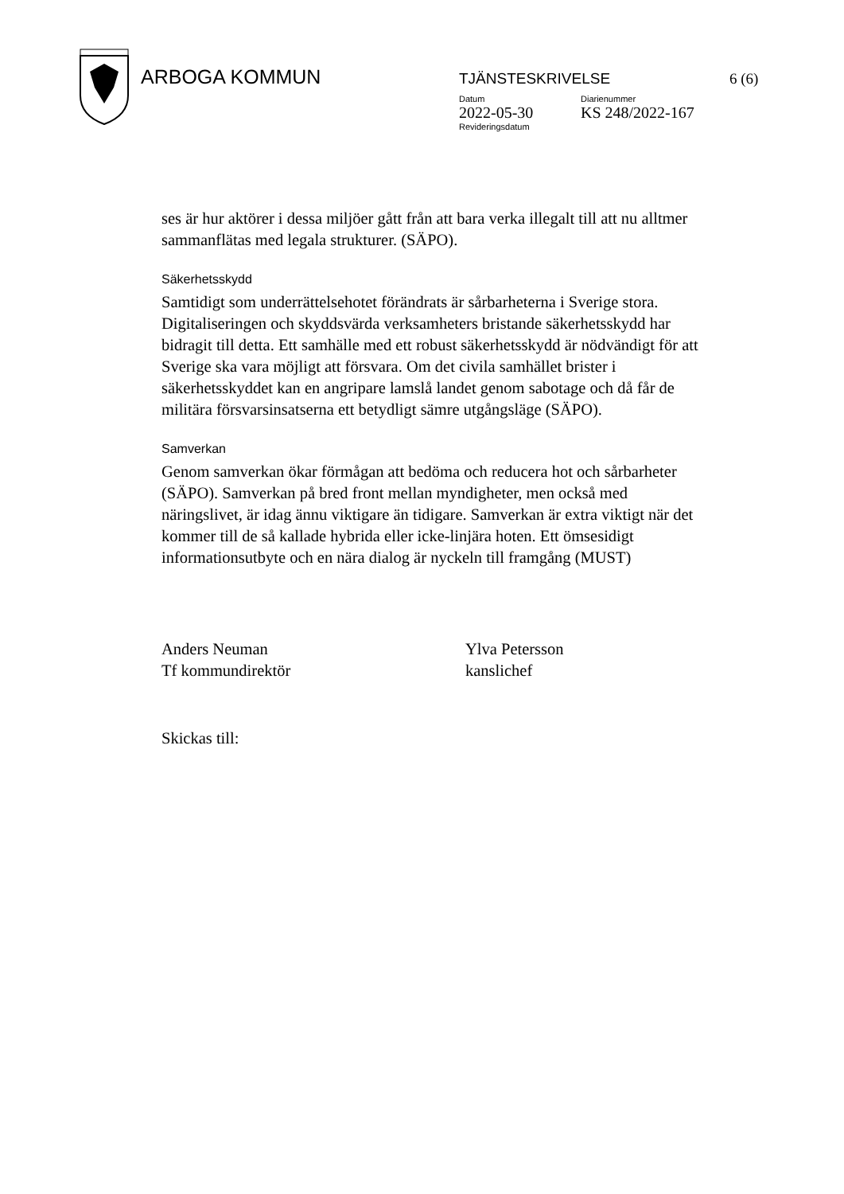ARBOGA KOMMUN
TJÄNSTESKRIVELSE 6 (6)
Datum
2022-05-30
Revideringsdatum
Diarienummer
KS 248/2022-167
ses är hur aktörer i dessa miljöer gått från att bara verka illegalt till att nu alltmer sammanflätas med legala strukturer. (SÄPO).
Säkerhetsskydd
Samtidigt som underrättelsehotet förändrats är sårbarheterna i Sverige stora. Digitaliseringen och skyddsvärda verksamheters bristande säkerhetsskydd har bidragit till detta. Ett samhälle med ett robust säkerhetsskydd är nödvändigt för att Sverige ska vara möjligt att försvara. Om det civila samhället brister i säkerhetsskyddet kan en angripare lamslå landet genom sabotage och då får de militära försvarsinsatserna ett betydligt sämre utgångsläge (SÄPO).
Samverkan
Genom samverkan ökar förmågan att bedöma och reducera hot och sårbarheter (SÄPO). Samverkan på bred front mellan myndigheter, men också med näringslivet, är idag ännu viktigare än tidigare. Samverkan är extra viktigt när det kommer till de så kallade hybrida eller icke-linjära hoten. Ett ömsesidigt informationsutbyte och en nära dialog är nyckeln till framgång (MUST)
Anders Neuman
Tf kommundirektör
Ylva Petersson
kanslichef
Skickas till: